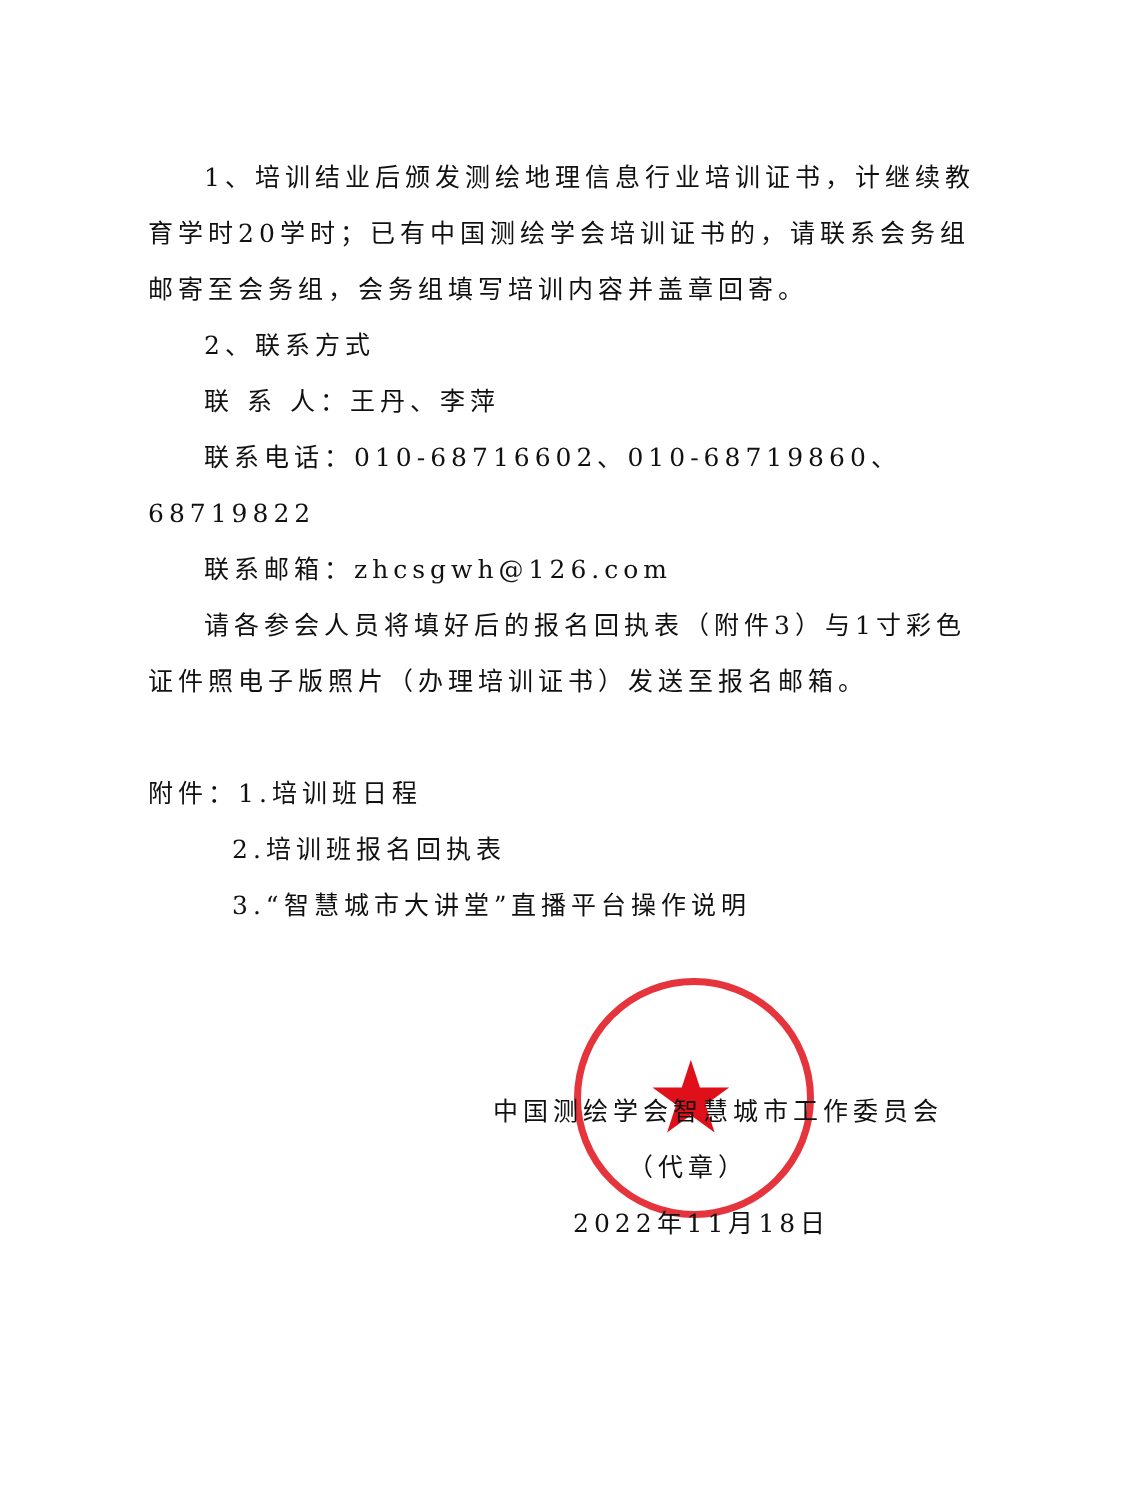★
1、培训结业后颁发测绘地理信息行业培训证书，计继续教育学时20学时；已有中国测绘学会培训证书的，请联系会务组邮寄至会务组，会务组填写培训内容并盖章回寄。
2、联系方式
联 系 人：王丹、李萍
联系电话：010-68716602、010-68719860、68719822
联系邮箱：zhcsgwh@126.com
请各参会人员将填好后的报名回执表（附件3）与1寸彩色证件照电子版照片（办理培训证书）发送至报名邮箱。
附件：1.培训班日程
2.培训班报名回执表
3.“智慧城市大讲堂”直播平台操作说明
中国测绘学会智慧城市工作委员会
（代章）
2022年11月18日